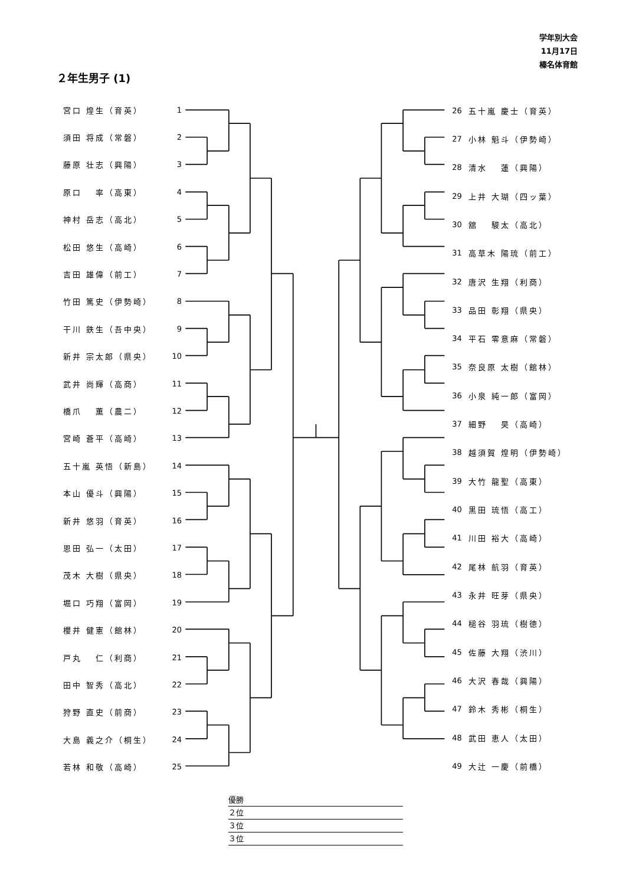学年別大会
11月17日
榛名体育館
２年生男子 (1)
| 宮口 煌生（育英） | 1 |
| 須田 将成（常磐） | 2 |
| 藤原 壮志（興陽） | 3 |
| 原口 率（高東） | 4 |
| 神村 岳志（高北） | 5 |
| 松田 悠生（高崎） | 6 |
| 吉田 雄偉（前工） | 7 |
| 竹田 篤史（伊勢崎） | 8 |
| 干川 鉄生（吾中央） | 9 |
| 新井 宗太郎（県央） | 10 |
| 武井 尚輝（高商） | 11 |
| 橋爪 薫（農二） | 12 |
| 宮崎 蒼平（高崎） | 13 |
| 五十嵐 英悟（新島） | 14 |
| 本山 優斗（興陽） | 15 |
| 新井 悠羽（育英） | 16 |
| 恩田 弘一（太田） | 17 |
| 茂木 大樹（県央） | 18 |
| 堀口 巧翔（富岡） | 19 |
| 櫻井 健憲（館林） | 20 |
| 戸丸 仁（利商） | 21 |
| 田中 智秀（高北） | 22 |
| 狩野 直史（前商） | 23 |
| 大島 義之介（桐生） | 24 |
| 若林 和敬（高崎） | 25 |
| 26 | 五十嵐 慶士（育英） |
| 27 | 小林 魁斗（伊勢崎） |
| 28 | 清水 蓮（興陽） |
| 29 | 上井 大瑚（四ッ葉） |
| 30 | 舘 駿太（高北） |
| 31 | 高草木 陽琉（前工） |
| 32 | 唐沢 生翔（利商） |
| 33 | 品田 彰翔（県央） |
| 34 | 平石 零意麻（常磐） |
| 35 | 奈良原 太樹（館林） |
| 36 | 小泉 純一郎（富岡） |
| 37 | 細野 昊（高崎） |
| 38 | 越須賀 煌明（伊勢崎） |
| 39 | 大竹 龍聖（高東） |
| 40 | 黒田 琉悟（高工） |
| 41 | 川田 裕大（高崎） |
| 42 | 尾林 航羽（育英） |
| 43 | 永井 旺芽（県央） |
| 44 | 槌谷 羽琉（樹徳） |
| 45 | 佐藤 大翔（渋川） |
| 46 | 大沢 春哉（興陽） |
| 47 | 鈴木 秀彬（桐生） |
| 48 | 武田 恵人（太田） |
| 49 | 大辻 一慶（前橋） |
優勝
２位
３位
３位